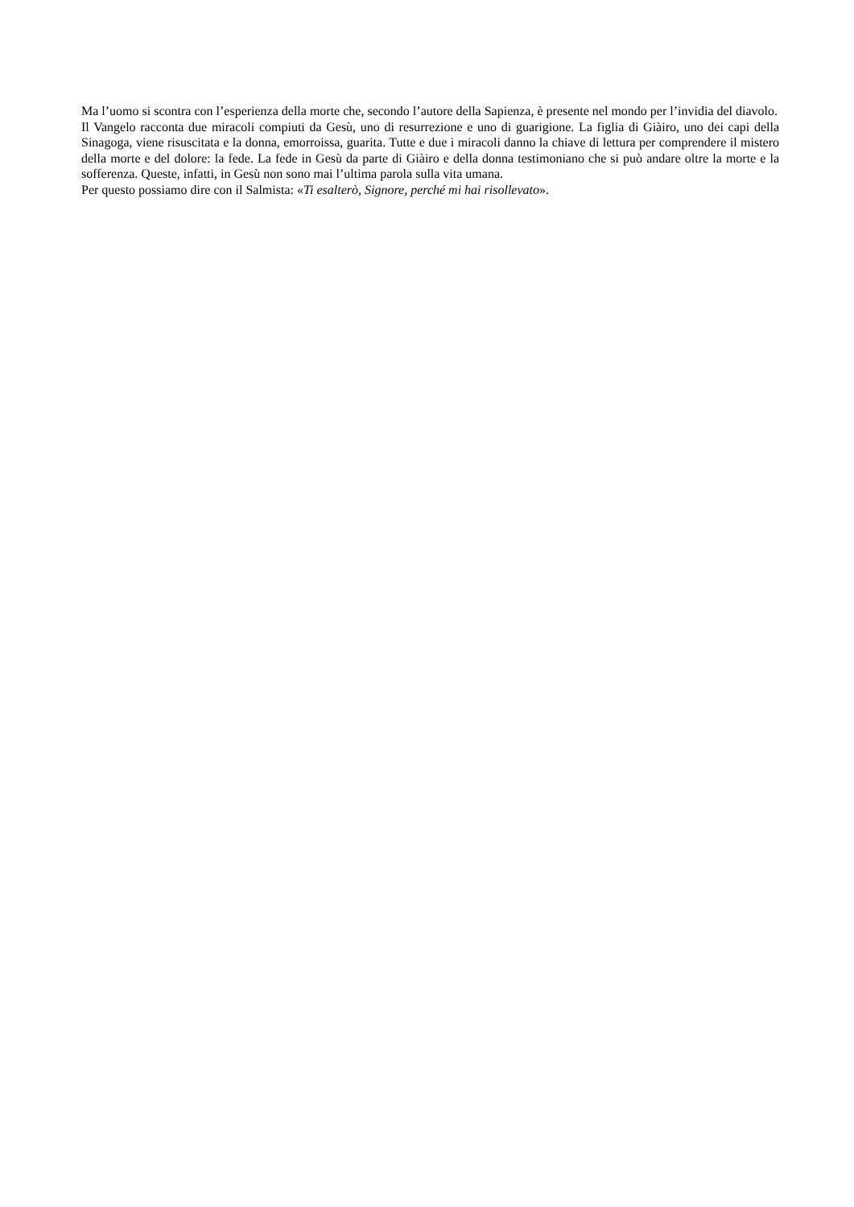Ma l’uomo si scontra con l’esperienza della morte che, secondo l’autore della Sapienza, è presente nel mondo per l’invidia del diavolo.
Il Vangelo racconta due miracoli compiuti da Gesù, uno di resurrezione e uno di guarigione. La figlia di Giàiro, uno dei capi della Sinagoga, viene risuscitata e la donna, emorroissa, guarita. Tutte e due i miracoli danno la chiave di lettura per comprendere il mistero della morte e del dolore: la fede. La fede in Gesù da parte di Giàiro e della donna testimoniano che si può andare oltre la morte e la sofferenza. Queste, infatti, in Gesù non sono mai l’ultima parola sulla vita umana.
Per questo possiamo dire con il Salmista: «Ti esalterò, Signore, perché mi hai risollevato».